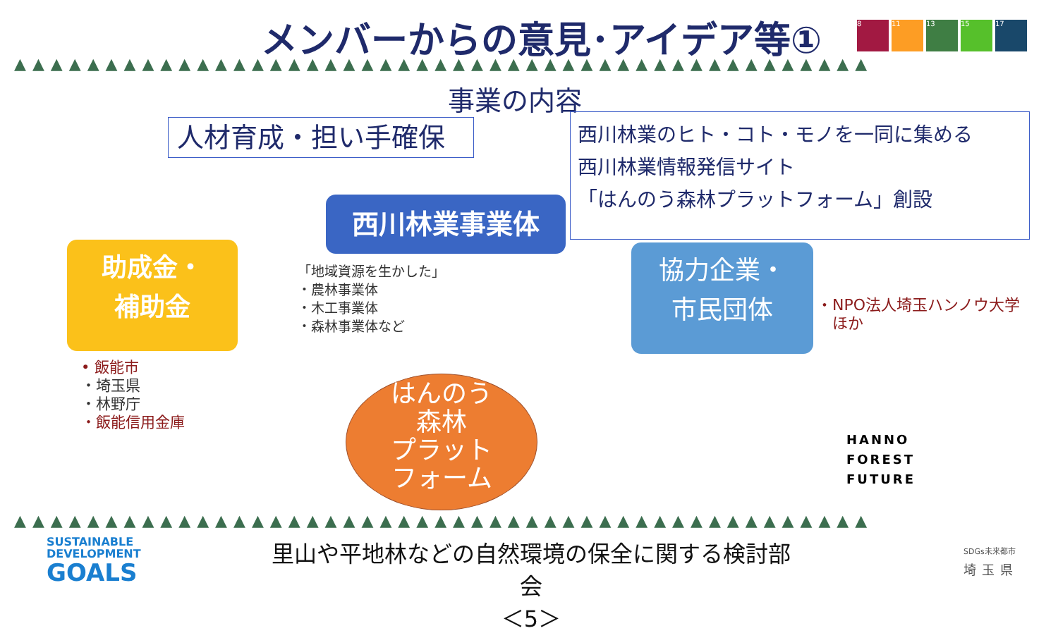メンバーからの意見･アイデア等① 8 11 13 15 17
▲▲▲▲▲▲▲▲▲▲▲▲▲▲▲▲▲▲▲▲▲▲▲▲▲▲▲▲▲▲▲▲▲▲▲▲▲▲▲▲▲▲▲▲▲▲▲
事業の内容
人材育成・担い手確保
西川林業のヒト・コト・モノを一同に集める
西川林業情報発信サイト
「はんのう森林プラットフォーム」創設
西川林業事業体
助成金・
補助金
協力企業・
市民団体
「地域資源を生かした」
・農林事業体
・木工事業体
・森林事業体など
・NPO法人埼玉ハンノウ大学
　ほか
• 飯能市
・埼玉県
・林野庁
・飯能信用金庫
はんのう
森林
プラット
フォーム
HANNO
FOREST
FUTURE
▲▲▲▲▲▲▲▲▲▲▲▲▲▲▲▲▲▲▲▲▲▲▲▲▲▲▲▲▲▲▲▲▲▲▲▲▲▲▲▲▲▲▲▲▲▲▲
SUSTAINABLE
DEVELOPMENT
GOALS
里山や平地林などの自然環境の保全に関する検討部会
＜5＞
SDGs未来都市
埼玉県